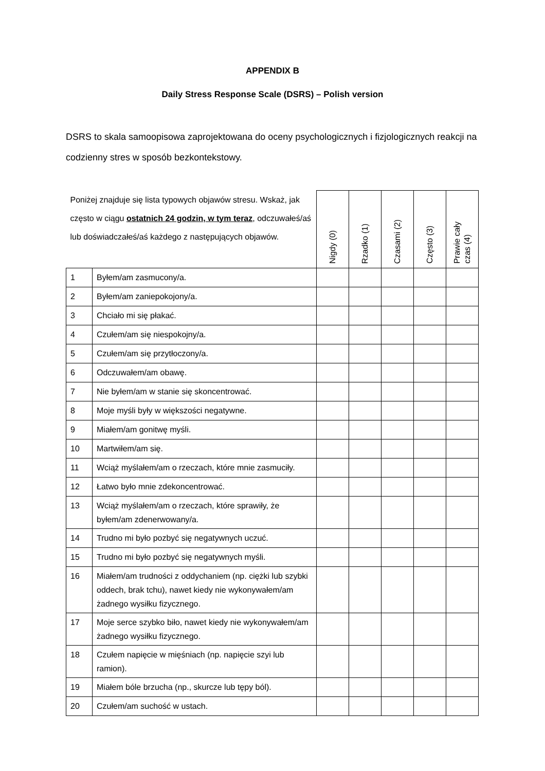APPENDIX B
Daily Stress Response Scale (DSRS) – Polish version
DSRS to skala samoopisowa zaprojektowana do oceny psychologicznych i fizjologicznych reakcji na codzienny stres w sposób bezkontekstowy.
| Poniżej znajduje się lista typowych objawów stresu. Wskaż, jak często w ciągu ostatnich 24 godzin, w tym teraz , odczuwałeś/aś lub doświadczałeś/aś każdego z następujących objawów. | | Nigdy (0) | Rzadko (1) | Czasami (2) | Często (3) | Prawie cały czas (4) |
| --- | --- | --- | --- | --- | --- | --- |
| 1 | Byłem/am zasmucony/a. | | | | | |
| 2 | Byłem/am zaniepokojony/a. | | | | | |
| 3 | Chciało mi się płakać. | | | | | |
| 4 | Czułem/am się niespokojny/a. | | | | | |
| 5 | Czułem/am się przytłoczony/a. | | | | | |
| 6 | Odczuwałem/am obawę. | | | | | |
| 7 | Nie byłem/am w stanie się skoncentrować. | | | | | |
| 8 | Moje myśli były w większości negatywne. | | | | | |
| 9 | Miałem/am gonitwę myśli. | | | | | |
| 10 | Martwiłem/am się. | | | | | |
| 11 | Wciąż myślałem/am o rzeczach, które mnie zasmuciły. | | | | | |
| 12 | Łatwo było mnie zdekoncentrować. | | | | | |
| 13 | Wciąż myślałem/am o rzeczach, które sprawiły, że byłem/am zdenerwowany/a. | | | | | |
| 14 | Trudno mi było pozbyć się negatywnych uczuć. | | | | | |
| 15 | Trudno mi było pozbyć się negatywnych myśli. | | | | | |
| 16 | Miałem/am trudności z oddychaniem (np. ciężki lub szybki oddech, brak tchu), nawet kiedy nie wykonywałem/am żadnego wysiłku fizycznego. | | | | | |
| 17 | Moje serce szybko biło, nawet kiedy nie wykonywałem/am żadnego wysiłku fizycznego. | | | | | |
| 18 | Czułem napięcie w mięśniach (np. napięcie szyi lub ramion). | | | | | |
| 19 | Miałem bóle brzucha (np., skurcze lub tępy ból). | | | | | |
| 20 | Czułem/am suchość w ustach. | | | | | |